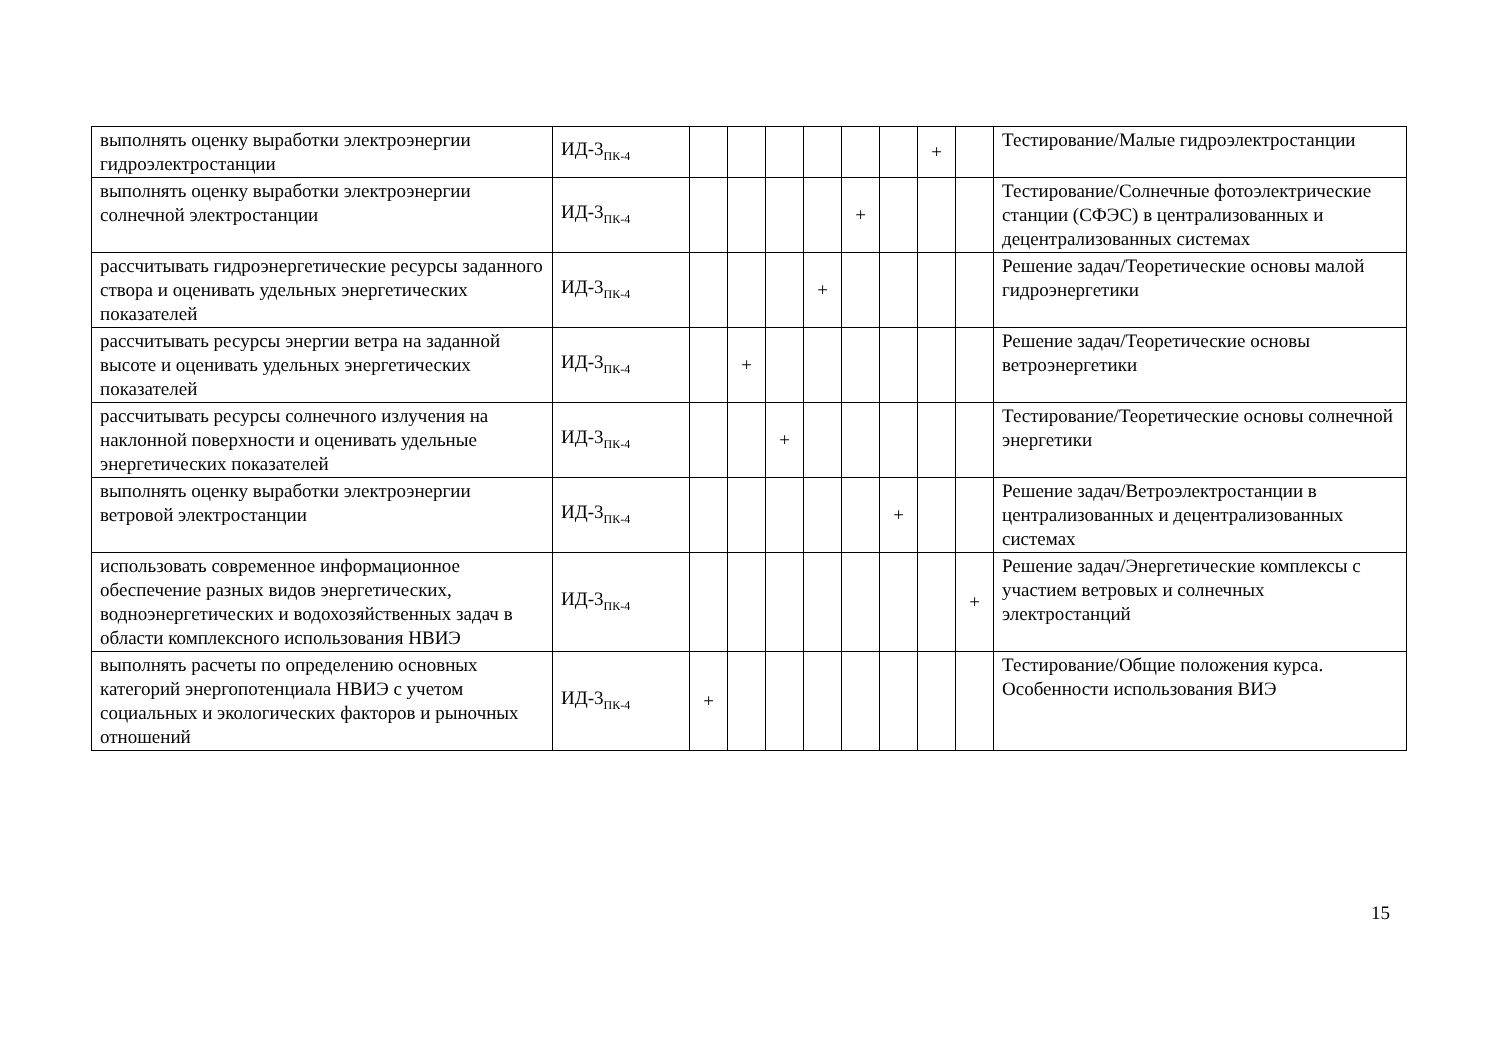| выполнять оценку выработки электроэнергии гидроэлектростанции | ИД-3<sub>ПК-4</sub> | | | | | | | + | | Тестирование/Малые гидроэлектростанции |
| выполнять оценку выработки электроэнергии солнечной электростанции | ИД-3<sub>ПК-4</sub> | | | | | + | | | | Тестирование/Солнечные фотоэлектрические станции (СФЭС) в централизованных и децентрализованных системах |
| рассчитывать гидроэнергетические ресурсы заданного створа и оценивать удельных энергетических показателей | ИД-3<sub>ПК-4</sub> | | | | + | | | | | Решение задач/Теоретические основы малой гидроэнергетики |
| рассчитывать ресурсы энергии ветра на заданной высоте и оценивать удельных энергетических показателей | ИД-3<sub>ПК-4</sub> | | + | | | | | | | Решение задач/Теоретические основы ветроэнергетики |
| рассчитывать ресурсы солнечного излучения на наклонной поверхности и оценивать удельные энергетических показателей | ИД-3<sub>ПК-4</sub> | | | + | | | | | | Тестирование/Теоретические основы солнечной энергетики |
| выполнять оценку выработки электроэнергии ветровой электростанции | ИД-3<sub>ПК-4</sub> | | | | | | + | | | Решение задач/Ветроэлектростанции в централизованных и децентрализованных системах |
| использовать современное информационное обеспечение разных видов энергетических, водноэнергетических и водохозяйственных задач в области комплексного использования НВИЭ | ИД-3<sub>ПК-4</sub> | | | | | | | | + | Решение задач/Энергетические комплексы с участием ветровых и солнечных электростанций |
| выполнять расчеты по определению основных категорий энергопотенциала НВИЭ с учетом социальных и экологических факторов и рыночных отношений | ИД-3<sub>ПК-4</sub> | + | | | | | | | | Тестирование/Общие положения курса. Особенности использования ВИЭ |
15